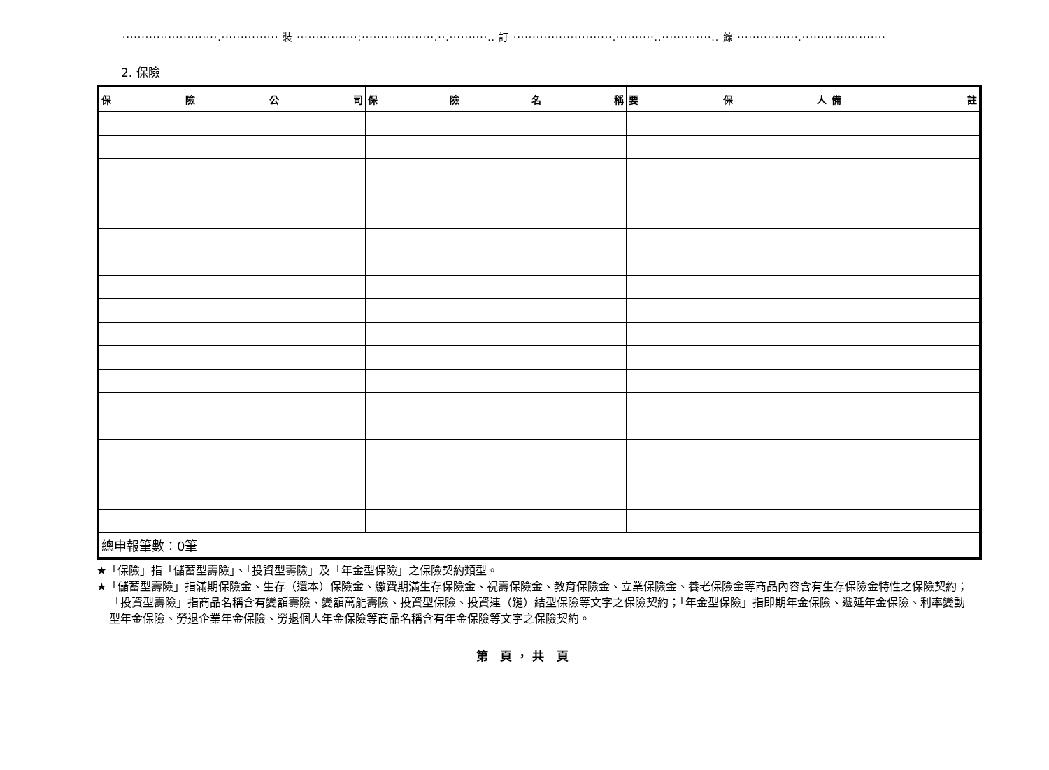·························.··············· 裝 ················:···················.··.··········.. 訂 ··························.··········..·············.. 線 ················.······················
2. 保險
| 保 險 公 司 | 保 險 名 稱 | 要 保 人 | 備 註 |
| --- | --- | --- | --- |
| 總申報筆數：0筆 | | | |
★「保險」指「儲蓄型壽險」、「投資型壽險」及「年金型保險」之保險契約類型。
★「儲蓄型壽險」指滿期保險金、生存（還本）保險金、繳費期滿生存保險金、祝壽保險金、教育保險金、立業保險金、養老保險金等商品內容含有生存保險金特性之保險契約；「投資型壽險」指商品名稱含有變額壽險、變額萬能壽險、投資型保險、投資連（鏈）結型保險等文字之保險契約；「年金型保險」指即期年金保險、遞延年金保險、利率變動型年金保險、勞退企業年金保險、勞退個人年金保險等商品名稱含有年金保險等文字之保險契約。
第 頁，共 頁